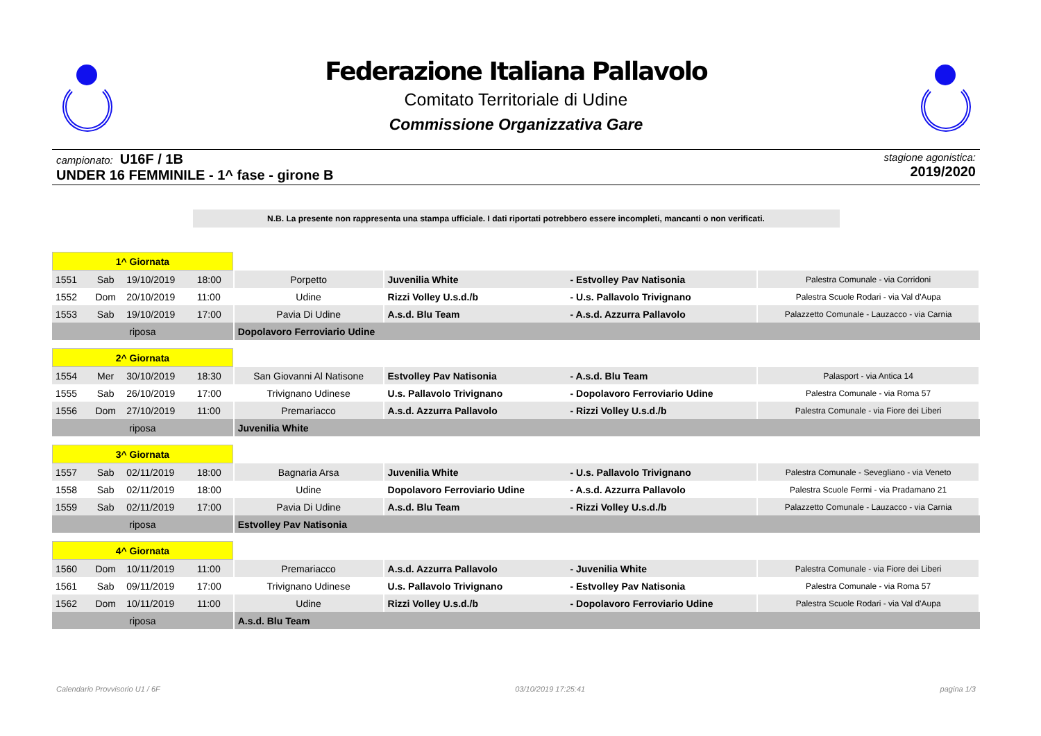Federazione Italiana Pallavolo
Comitato Territoriale di Udine
Commissione Organizzativa Gare
campionato: U16F / 1B
UNDER 16 FEMMINILE - 1^ fase - girone B
stagione agonistica:
2019/2020
N.B. La presente non rappresenta una stampa ufficiale. I dati riportati potrebbero essere incompleti, mancanti o non verificati.
| 1^ Giornata | | | | | | | | | | | |
| 1551 | Sab | 19/10/2019 | 18:00 | | Porpetto | | Juvenilia White | - Estvolley Pav Natisonia | | Palestra Comunale - via Corridoni | |
| 1552 | Dom | 20/10/2019 | 11:00 | | Udine | | Rizzi Volley U.s.d./b | - U.s. Pallavolo Trivignano | | Palestra Scuole Rodari - via Val d'Aupa | |
| 1553 | Sab | 19/10/2019 | 17:00 | | Pavia Di Udine | | A.s.d. Blu Team | - A.s.d. Azzurra Pallavolo | | Palazzetto Comunale - Lauzacco - via Carnia | |
| riposa | | | | | Dopolavoro Ferroviario Udine | | | | | | |
| 2^ Giornata | | | | | | | | | | | |
| 1554 | Mer | 30/10/2019 | 18:30 | | San Giovanni Al Natisone | | Estvolley Pav Natisonia | - A.s.d. Blu Team | | Palasport - via Antica 14 | |
| 1555 | Sab | 26/10/2019 | 17:00 | | Trivignano Udinese | | U.s. Pallavolo Trivignano | - Dopolavoro Ferroviario Udine | | Palestra Comunale - via Roma 57 | |
| 1556 | Dom | 27/10/2019 | 11:00 | | Premariacco | | A.s.d. Azzurra Pallavolo | - Rizzi Volley U.s.d./b | | Palestra Comunale - via Fiore dei Liberi | |
| riposa | | | | | Juvenilia White | | | | | | |
| 3^ Giornata | | | | | | | | | | | |
| 1557 | Sab | 02/11/2019 | 18:00 | | Bagnaria Arsa | | Juvenilia White | - U.s. Pallavolo Trivignano | | Palestra Comunale - Sevegliano - via Veneto | |
| 1558 | Sab | 02/11/2019 | 18:00 | | Udine | | Dopolavoro Ferroviario Udine | - A.s.d. Azzurra Pallavolo | | Palestra Scuole Fermi - via Pradamano 21 | |
| 1559 | Sab | 02/11/2019 | 17:00 | | Pavia Di Udine | | A.s.d. Blu Team | - Rizzi Volley U.s.d./b | | Palazzetto Comunale - Lauzacco - via Carnia | |
| riposa | | | | | Estvolley Pav Natisonia | | | | | | |
| 4^ Giornata | | | | | | | | | | | |
| 1560 | Dom | 10/11/2019 | 11:00 | | Premariacco | | A.s.d. Azzurra Pallavolo | - Juvenilia White | | Palestra Comunale - via Fiore dei Liberi | |
| 1561 | Sab | 09/11/2019 | 17:00 | | Trivignano Udinese | | U.s. Pallavolo Trivignano | - Estvolley Pav Natisonia | | Palestra Comunale - via Roma 57 | |
| 1562 | Dom | 10/11/2019 | 11:00 | | Udine | | Rizzi Volley U.s.d./b | - Dopolavoro Ferroviario Udine | | Palestra Scuole Rodari - via Val d'Aupa | |
| riposa | | | | | A.s.d. Blu Team | | | | | | |
Calendario Provvisorio U1 / 6F 03/10/2019 17:25:41 pagina 1/3